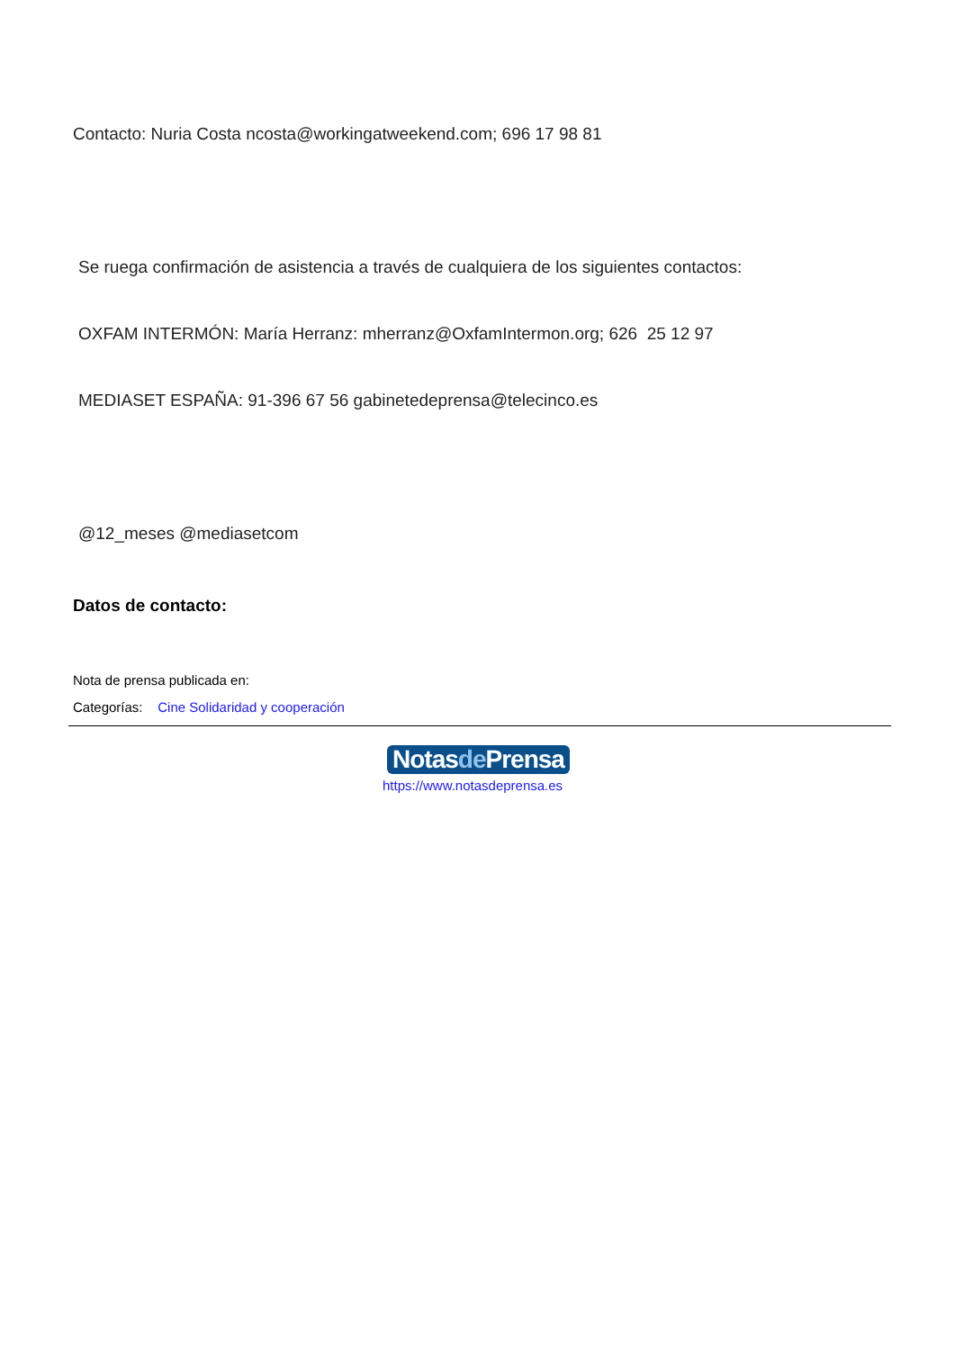Contacto: Nuria Costa ncosta@workingatweekend.com; 696 17 98 81
Se ruega confirmación de asistencia a través de cualquiera de los siguientes contactos:
OXFAM INTERMÓN: María Herranz: mherranz@OxfamIntermon.org; 626 25 12 97
MEDIASET ESPAÑA: 91-396 67 56 gabinetedeprensa@telecinco.es
@12_meses @mediasetcom
Datos de contacto:
Nota de prensa publicada en:
Categorías: Cine Solidaridad y cooperación
Notasde Prensa
https://www.notasdeprensa.es